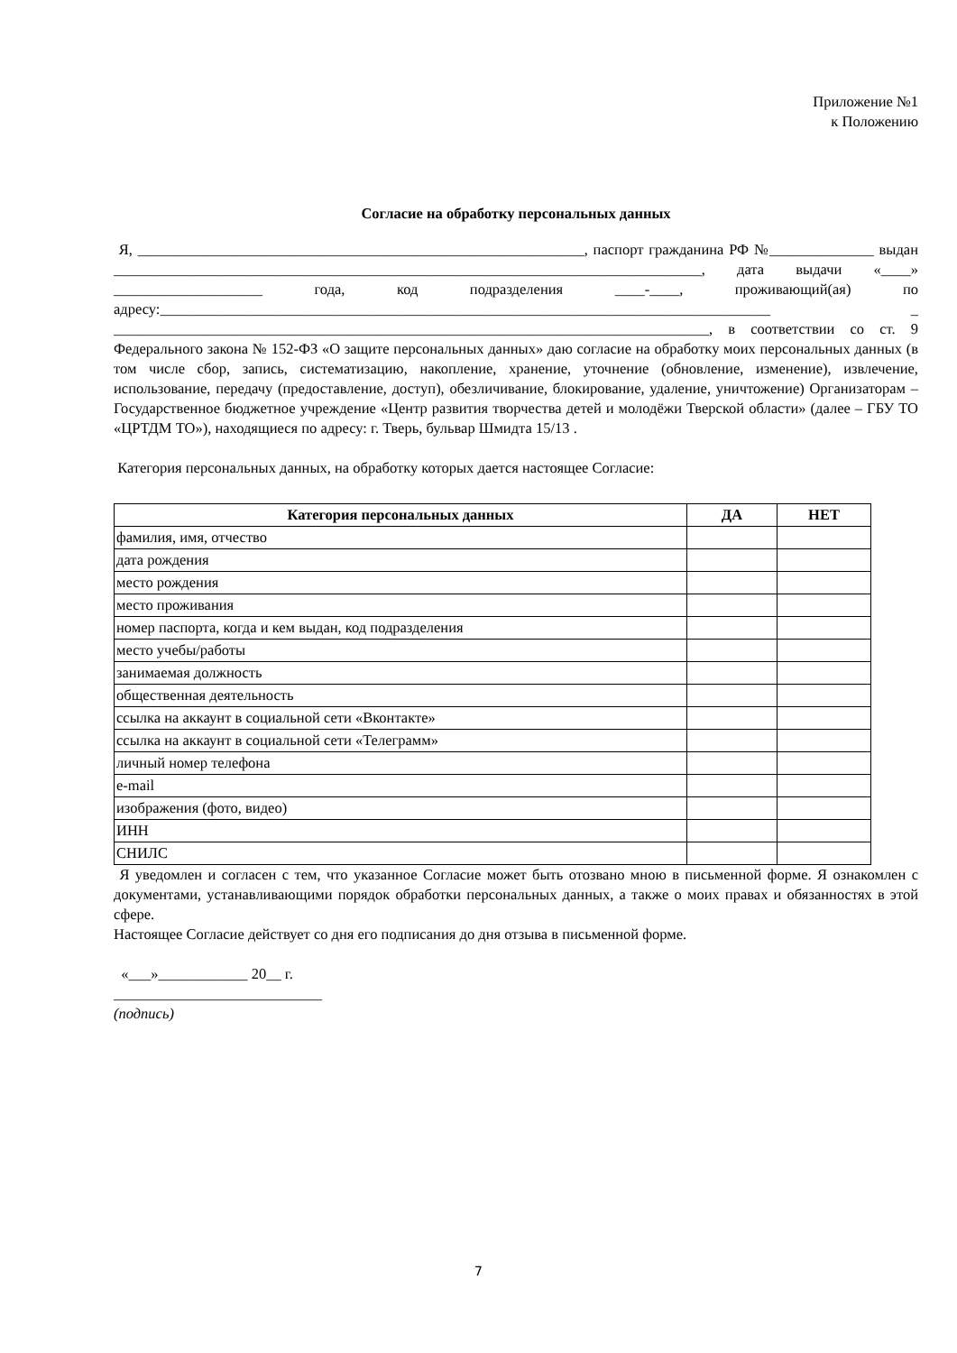Приложение №1
к Положению
Согласие на обработку персональных данных
Я, ____________________________________________________________, паспорт гражданина РФ №______________ выдан _______________________________________________________________________________, дата выдачи «____» ____________________ года, код подразделения ____-____, проживающий(ая) по адресу:__________________________________________________________________________________ _ ________________________________________________________________________________, в соответствии со ст. 9 Федерального закона № 152-ФЗ «О защите персональных данных» даю согласие на обработку моих персональных данных (в том числе сбор, запись, систематизацию, накопление, хранение, уточнение (обновление, изменение), извлечение, использование, передачу (предоставление, доступ), обезличивание, блокирование, удаление, уничтожение) Организаторам – Государственное бюджетное учреждение «Центр развития творчества детей и молодёжи Тверской области» (далее – ГБУ ТО «ЦРТДМ ТО»), находящиеся по адресу: г. Тверь, бульвар Шмидта 15/13 .
Категория персональных данных, на обработку которых дается настоящее Согласие:
| Категория персональных данных | ДА | НЕТ |
| --- | --- | --- |
| фамилия, имя, отчество | | |
| дата рождения | | |
| место рождения | | |
| место проживания | | |
| номер паспорта, когда и кем выдан, код подразделения | | |
| место учебы/работы | | |
| занимаемая должность | | |
| общественная деятельность | | |
| ссылка на аккаунт в социальной сети «Вконтакте» | | |
| ссылка на аккаунт в социальной сети «Телеграмм» | | |
| личный номер телефона | | |
| e-mail | | |
| изображения (фото, видео) | | |
| ИНН | | |
| СНИЛС | | |
Я уведомлен и согласен с тем, что указанное Согласие может быть отозвано мною в письменной форме. Я ознакомлен с документами, устанавливающими порядок обработки персональных данных, а также о моих правах и обязанностях в этой сфере.
Настоящее Согласие действует со дня его подписания до дня отзыва в письменной форме.
«___»____________ 20__ г.
____________________________
(подпись)
7